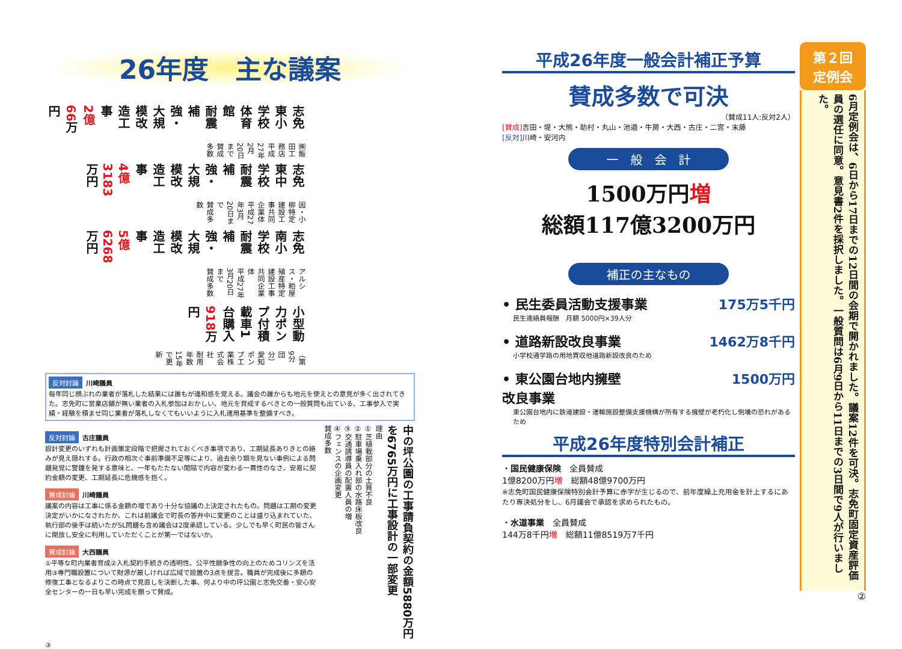26年度　主な議案
志免東小学校体育館
耐震補強・大規模改造工事
2億66万円
㈱飯田工務店
平成27年2月20日まで
賛成多数
志免東中学校
耐震補強・大規模改造工事
4億3183万円
因・小柳特定建設工事共同企業体
平成27年3月20日まで
賛成多数
志免南小学校
耐震補強・大規模改造工事
5億6268万円
アルシス・粕屋殖産特定建設工事共同企業体
平成27年3月20日まで
賛成多数
小型動力ポンプ付積載車1台購入
918万円
（第9分団分）
愛知ポンプ工業株式会社
耐用年数15年で更新
反対討論 川崎議員
毎年同じ顔ぶれの業者が落札した結果には誰もが違和感を覚える。議会の誰からも地元を使えとの意見が多く出されてきた。志免町に営業店舗が無い業者の入札参加はおかしい、地元を育成するべきとの一般質問も出ている、工事参入で実績・経験を積ませ同じ業者が落札しなくてもいいように入札運用基準を整備すべき。
反対討論 古庄議員
設計変更のいずれも計画策定段階で把握されておくべき事項であり、工期延長ありきとの絡みが見え隠れする。行政の相次ぐ事前準備不足等により、過去余り類を見ない事例による問題発覚に警鐘を発する意味と、一年もたたない間隔で内容が変わる一貫性のなさ、安易に契約金額の変更、工期延長に危機感を抱く。
賛成討論 川崎議員
議案の内容は工事に係る金額の増であり十分な協議の上決定されたもの。問題は工期の変更決定がいかになされたか、これは前議会で町長の答弁中に変更のことは盛り込まれていた、執行部の後手は続いたがSL問題も含め議会は2度承認している。少しでも早く町民の皆さんに開放し安全に利用していただくことが第一ではないか。
賛成討論 大西議員
①平等な町内業者育成②入札契約手続きの透明性、公平性競争性の向上のためコリンズを活用③専門職設置について財源が厳しければ広域で設置の3点を提言。職員が完成後に多額の修復工事となるよりこの時点で見直しを決断した事、何より中の坪公園と志免交番・安心安全センターの一日も早い完成を願って賛成。
中の坪公園の工事請負契約の金額5880万円を6765万円に工事設計の一部変更
理由
①芝植栽部分の土質不良
②駐車場乗入れ部の水路床板改良
③交通誘導員の配置人員の増
④フェンスの企画変更
賛成多数
③
平成26年度一般会計補正予算
賛成多数で可決
（賛成11人:反対2人）
[賛成] 吉田・堤・大熊・助村・丸山・池邉・牛房・大西・古庄・二宮・末藤
[反対] 川崎・安河内
一　般　会　計
1500万円増
総額117億3200万円
補正の主なもの
• 民生委員活動支援事業 175万5千円
民生連絡員報酬　月額 5000円×39人分
• 道路新設改良事業 1462万8千円
小学校通学路の用地買収他道路新設改良のため
• 東公園台地内擁壁
改良事業 1500万円
東公園台地内に鉄道建設・運輸施設整備支援機構が所有する擁壁が老朽化し倒壊の恐れがあるため
平成26年度特別会計補正
・国民健康保険　全員賛成
1億8200万円増　総額48億9700万円
※志免町国民健康保険特別会計予算に赤字が生じるので、前年度繰上充用金を計上するにあたり専決処分をし、6月議会で承認を求められたもの。
・水道事業　全員賛成
144万8千円増　総額11億8519万7千円
第２回
定例会
6月定例会は、6日から17日までの12日間の会期で開かれました。議案12件を可決。志免町固定資産評価員の選任に同意。意見書2件を採択しました。一般質問は6月9日から11日までの3日間で9人が行いました。
②